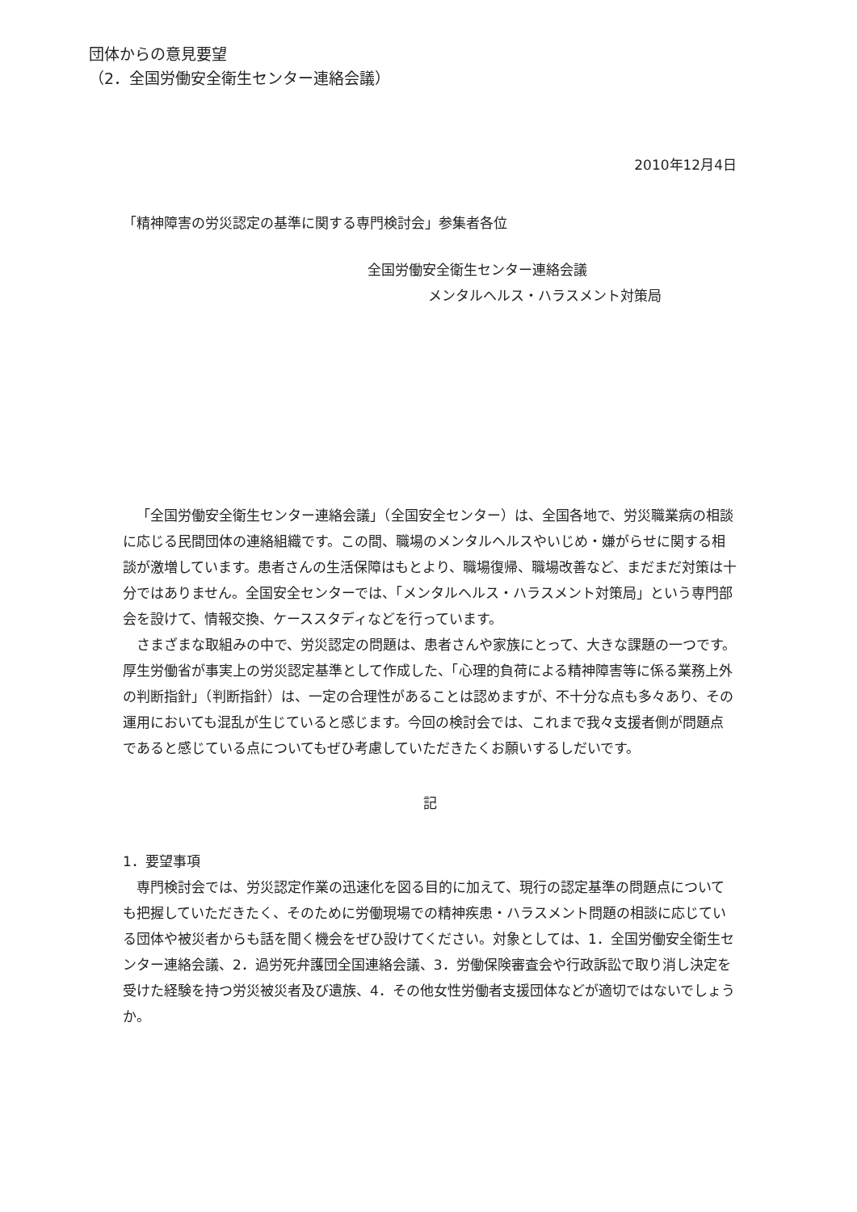団体からの意見要望
（2．全国労働安全衛生センター連絡会議）
2010年12月4日
「精神障害の労災認定の基準に関する専門検討会」参集者各位
全国労働安全衛生センター連絡会議
メンタルヘルス・ハラスメント対策局
「全国労働安全衛生センター連絡会議」（全国安全センター）は、全国各地で、労災職業病の相談に応じる民間団体の連絡組織です。この間、職場のメンタルヘルスやいじめ・嫌がらせに関する相談が激増しています。患者さんの生活保障はもとより、職場復帰、職場改善など、まだまだ対策は十分ではありません。全国安全センターでは、「メンタルヘルス・ハラスメント対策局」という専門部会を設けて、情報交換、ケーススタディなどを行っています。
さまざまな取組みの中で、労災認定の問題は、患者さんや家族にとって、大きな課題の一つです。厚生労働省が事実上の労災認定基準として作成した、「心理的負荷による精神障害等に係る業務上外の判断指針」（判断指針）は、一定の合理性があることは認めますが、不十分な点も多々あり、その運用においても混乱が生じていると感じます。今回の検討会では、これまで我々支援者側が問題点であると感じている点についてもぜひ考慮していただきたくお願いするしだいです。
記
1．要望事項
専門検討会では、労災認定作業の迅速化を図る目的に加えて、現行の認定基準の問題点についても把握していただきたく、そのために労働現場での精神疾患・ハラスメント問題の相談に応じている団体や被災者からも話を聞く機会をぜひ設けてください。対象としては、1．全国労働安全衛生センター連絡会議、2．過労死弁護団全国連絡会議、3．労働保険審査会や行政訴訟で取り消し決定を受けた経験を持つ労災被災者及び遺族、4．その他女性労働者支援団体などが適切ではないでしょうか。